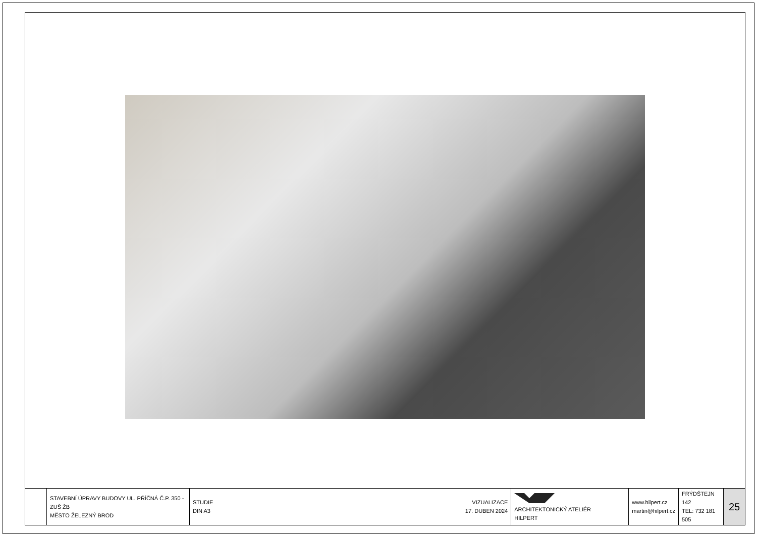| | STAVEBNÍ ÚPRAVY BUDOVY UL. PŘÍČNÁ Č.P. 350 - ZUŠ ŽB MĚSTO ŽELEZNÝ BROD | STUDIE DIN A3 | VIZUALIZACE 17. DUBEN 2024 | ARCHITEKTONICKÝ ATELIÉR HILPERT | www.hilpert.cz martin@hilpert.cz | FRÝDŠTEJN 142 TEL: 732 181 505 | 25 |